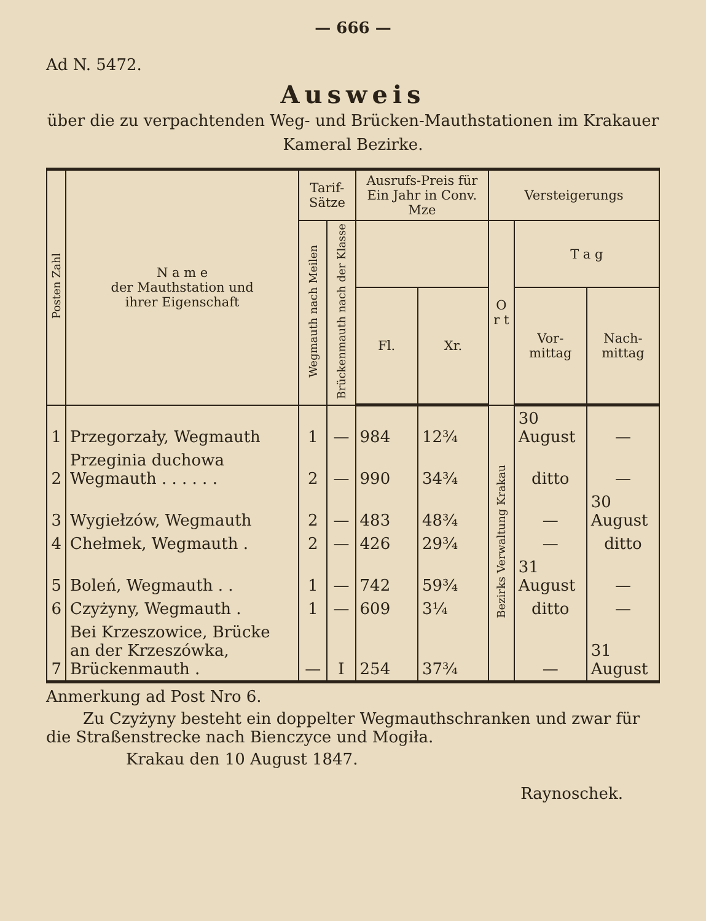— 666 —
Ad N. 5472.
Ausweis
über die zu verpachtenden Weg- und Brücken-Mauthstationen im Krakauer Kameral Bezirke.
| Posten Zahl | N a m e der Mauthstation und ihrer Eigenschaft | Tarif-Sätze | | Ausrufs-Preis für Ein Jahr in Conv. Mze | | Versteigerungs | | |
| --- | --- | --- | --- | --- | --- | --- | --- | --- |
| | | Wegmauth nach Meilen | Brückenmauth nach der Klasse | | | O r t | T a g | |
| | | | | Fl. | Xr. | | Vor-mittag | Nach-mittag |
| 1 | Przegorzały, Wegmauth | 1 | — | 984 | 12¾ | Bezirks Verwaltung Krakau | 30 August | — |
| 2 | Przeginia duchowa Wegmauth . . . . . . | 2 | — | 990 | 34¾ | | ditto | — |
| 3 | Wygiełzów, Wegmauth | 2 | — | 483 | 48¾ | | — | 30 August |
| 4 | Chełmek, Wegmauth . | 2 | — | 426 | 29¾ | | — | ditto |
| 5 | Boleń, Wegmauth . . | 1 | — | 742 | 59¾ | | 31 August | — |
| 6 | Czyżyny, Wegmauth . | 1 | — | 609 | 3¼ | | ditto | — |
| 7 | Bei Krzeszowice, Brücke an der Krzeszówka, Brückenmauth . | — | I | 254 | 37¾ | | — | 31 August |
Anmerkung ad Post Nro 6.
Zu Czyżyny besteht ein doppelter Wegmauthschranken und zwar für die Straßenstrecke nach Bienczyce und Mogiła.
Krakau den 10 August 1847.
Raynoschek.